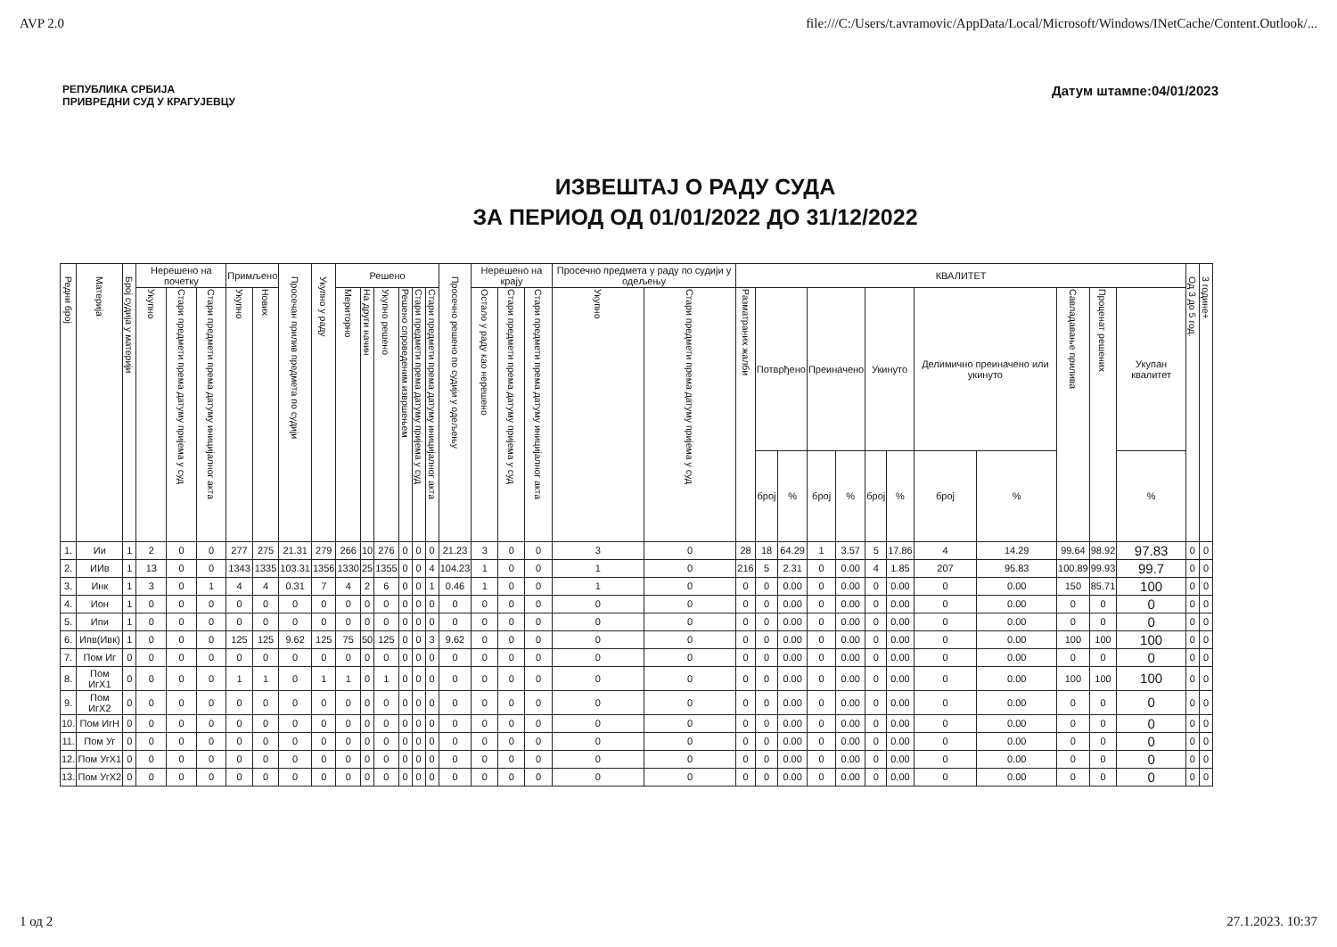AVP 2.0 file:///C:/Users/t.avramovic/AppData/Local/Microsoft/Windows/INetCache/Content.Outlook/...
РЕПУБЛИКА СРБИЈА
ПРИВРЕДНИ СУД У КРАГУЈЕВЦУ
Датум штампе:04/01/2023
ИЗВЕШТАЈ О РАДУ СУДА
ЗА ПЕРИОД ОД 01/01/2022 ДО 31/12/2022
| Редни број | Материја | Број судија у материји | Нерешено на почетку | | | Примљено | | Просечан прилив предмета по судији | Укупно у раду | Решено | | | | | | Просечно решено по судији у одељењу | Нерешено на крају | | | Просечно предмета у раду по судији у одељењу | | КВАЛИТЕТ | | | | | | | | | | | | Од 3 до 5 год. | 3 године+ |
| --- | --- | --- | --- | --- | --- | --- | --- | --- | --- | --- | --- | --- | --- | --- | --- | --- | --- | --- | --- | --- | --- | --- | --- | --- | --- | --- | --- | --- | --- | --- | --- | --- | --- | --- | --- |
| | | | Укупно | Стари предмети према датуму пријема у суд | Стари предмети према датуму иницијалног акта | Укупно | Нових | | | Мериторно | На други начин | Укупно решено | Решено спроведеним извршењем | Стари предмети према датуму пријема у суд | Стари предмети према датуму иницијалног акта | | Остало у раду као нерешено | Стари предмети према датуму пријема у суд | Стари предмети према датуму иницијалног акта | Укупно | Стари предмети према датуму пријема у суд | Разматраних жалби | Потврђено | | Преиначено | | Укинуто | | Делимично преиначено или укинуто | | Савладавање прилива | Проценат решених | Укупан квалитет | | |
| | | | | | | | | | | | | | | | | | | | | | | | број | % | број | % | број | % | број | % | | | % | | |
| 1. | Ии | 1 | 2 | 0 | 0 | 277 | 275 | 21.31 | 279 | 266 | 10 | 276 | 0 | 0 | 0 | 21.23 | 3 | 0 | 0 | 3 | 0 | 28 | 18 | 64.29 | 1 | 3.57 | 5 | 17.86 | 4 | 14.29 | 99.64 | 98.92 | 97.83 | 0 | 0 |
| 2. | ИИв | 1 | 13 | 0 | 0 | 1343 | 1335 | 103.31 | 1356 | 1330 | 25 | 1355 | 0 | 0 | 4 | 104.23 | 1 | 0 | 0 | 1 | 0 | 216 | 5 | 2.31 | 0 | 0.00 | 4 | 1.85 | 207 | 95.83 | 100.89 | 99.93 | 99.7 | 0 | 0 |
| 3. | Инк | 1 | 3 | 0 | 1 | 4 | 4 | 0.31 | 7 | 4 | 2 | 6 | 0 | 0 | 1 | 0.46 | 1 | 0 | 0 | 1 | 0 | 0 | 0 | 0.00 | 0 | 0.00 | 0 | 0.00 | 0 | 0.00 | 150 | 85.71 | 100 | 0 | 0 |
| 4. | Ион | 1 | 0 | 0 | 0 | 0 | 0 | 0 | 0 | 0 | 0 | 0 | 0 | 0 | 0 | 0 | 0 | 0 | 0 | 0 | 0 | 0 | 0 | 0.00 | 0 | 0.00 | 0 | 0.00 | 0 | 0.00 | 0 | 0 | 0 | 0 | 0 |
| 5. | Ипи | 1 | 0 | 0 | 0 | 0 | 0 | 0 | 0 | 0 | 0 | 0 | 0 | 0 | 0 | 0 | 0 | 0 | 0 | 0 | 0 | 0 | 0 | 0.00 | 0 | 0.00 | 0 | 0.00 | 0 | 0.00 | 0 | 0 | 0 | 0 | 0 |
| 6. | Ипв(Ивк) | 1 | 0 | 0 | 0 | 125 | 125 | 9.62 | 125 | 75 | 50 | 125 | 0 | 0 | 3 | 9.62 | 0 | 0 | 0 | 0 | 0 | 0 | 0 | 0.00 | 0 | 0.00 | 0 | 0.00 | 0 | 0.00 | 100 | 100 | 100 | 0 | 0 |
| 7. | Пом Иг | 0 | 0 | 0 | 0 | 0 | 0 | 0 | 0 | 0 | 0 | 0 | 0 | 0 | 0 | 0 | 0 | 0 | 0 | 0 | 0 | 0 | 0 | 0.00 | 0 | 0.00 | 0 | 0.00 | 0 | 0.00 | 0 | 0 | 0 | 0 | 0 |
| 8. | Пом ИгХ1 | 0 | 0 | 0 | 0 | 1 | 1 | 0 | 1 | 1 | 0 | 1 | 0 | 0 | 0 | 0 | 0 | 0 | 0 | 0 | 0 | 0 | 0 | 0.00 | 0 | 0.00 | 0 | 0.00 | 0 | 0.00 | 100 | 100 | 100 | 0 | 0 |
| 9. | Пом ИгХ2 | 0 | 0 | 0 | 0 | 0 | 0 | 0 | 0 | 0 | 0 | 0 | 0 | 0 | 0 | 0 | 0 | 0 | 0 | 0 | 0 | 0 | 0 | 0.00 | 0 | 0.00 | 0 | 0.00 | 0 | 0.00 | 0 | 0 | 0 | 0 | 0 |
| 10. | Пом ИгН | 0 | 0 | 0 | 0 | 0 | 0 | 0 | 0 | 0 | 0 | 0 | 0 | 0 | 0 | 0 | 0 | 0 | 0 | 0 | 0 | 0 | 0 | 0.00 | 0 | 0.00 | 0 | 0.00 | 0 | 0.00 | 0 | 0 | 0 | 0 | 0 |
| 11. | Пом Уг | 0 | 0 | 0 | 0 | 0 | 0 | 0 | 0 | 0 | 0 | 0 | 0 | 0 | 0 | 0 | 0 | 0 | 0 | 0 | 0 | 0 | 0 | 0.00 | 0 | 0.00 | 0 | 0.00 | 0 | 0.00 | 0 | 0 | 0 | 0 | 0 |
| 12. | Пом УгХ1 | 0 | 0 | 0 | 0 | 0 | 0 | 0 | 0 | 0 | 0 | 0 | 0 | 0 | 0 | 0 | 0 | 0 | 0 | 0 | 0 | 0 | 0 | 0.00 | 0 | 0.00 | 0 | 0.00 | 0 | 0.00 | 0 | 0 | 0 | 0 | 0 |
| 13. | Пом УгХ2 | 0 | 0 | 0 | 0 | 0 | 0 | 0 | 0 | 0 | 0 | 0 | 0 | 0 | 0 | 0 | 0 | 0 | 0 | 0 | 0 | 0 | 0 | 0.00 | 0 | 0.00 | 0 | 0.00 | 0 | 0.00 | 0 | 0 | 0 | 0 | 0 |
1 од 2 27.1.2023. 10:37